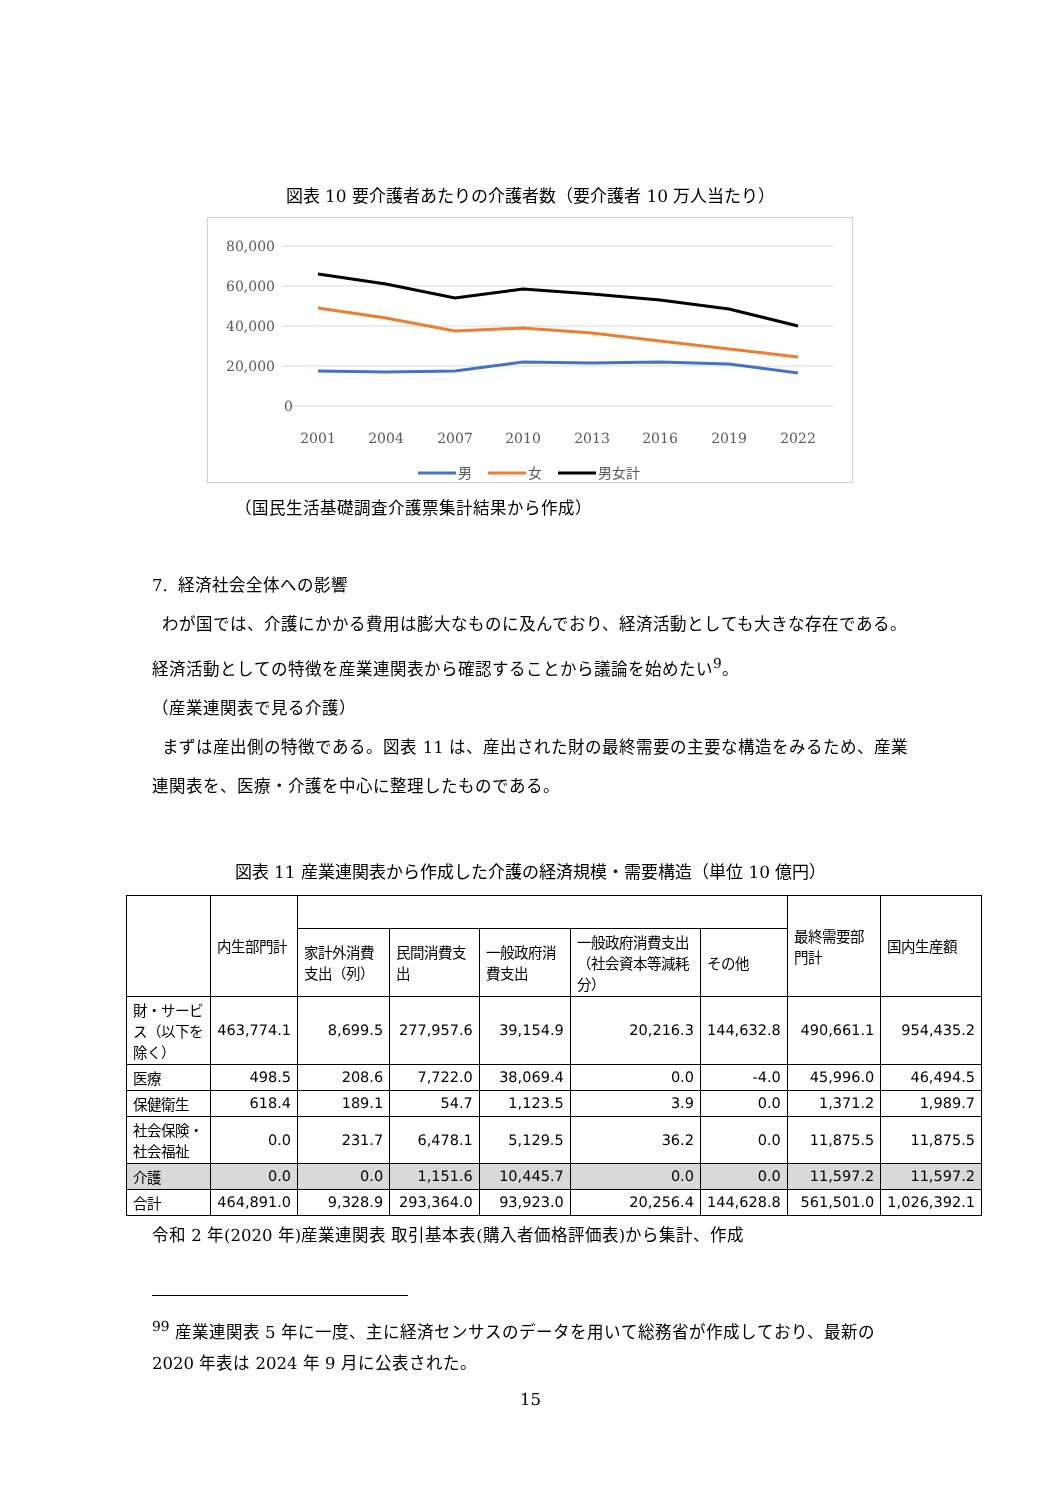図表 10 要介護者あたりの介護者数（要介護者 10 万人当たり）
80,000
60,000
40,000
20,000
0
2001
2004
2007
2010
2013
2016
2019
2022
男
女
男女計
（国民生活基礎調査介護票集計結果から作成）
7. 経済社会全体への影響
わが国では、介護にかかる費用は膨大なものに及んでおり、経済活動としても大きな存在である。経済活動としての特徴を産業連関表から確認することから議論を始めたい<sup>9</sup>。
（産業連関表で見る介護）
まずは産出側の特徴である。図表 11 は、産出された財の最終需要の主要な構造をみるため、産業連関表を、医療・介護を中心に整理したものである。
図表 11 産業連関表から作成した介護の経済規模・需要構造（単位 10 億円）
| | 内生部門計 | | | | | | 最終需要部門計 | 国内生産額 |
| --- | --- | --- | --- | --- | --- | --- | --- | --- |
| | | 家計外消費支出（列） | 民間消費支出 | 一般政府消費支出 | 一般政府消費支出（社会資本等減耗分） | その他 | | |
| 財・サービス（以下を除く） | 463,774.1 | 8,699.5 | 277,957.6 | 39,154.9 | 20,216.3 | 144,632.8 | 490,661.1 | 954,435.2 |
| 医療 | 498.5 | 208.6 | 7,722.0 | 38,069.4 | 0.0 | -4.0 | 45,996.0 | 46,494.5 |
| 保健衛生 | 618.4 | 189.1 | 54.7 | 1,123.5 | 3.9 | 0.0 | 1,371.2 | 1,989.7 |
| 社会保険・社会福祉 | 0.0 | 231.7 | 6,478.1 | 5,129.5 | 36.2 | 0.0 | 11,875.5 | 11,875.5 |
| 介護 | 0.0 | 0.0 | 1,151.6 | 10,445.7 | 0.0 | 0.0 | 11,597.2 | 11,597.2 |
| 合計 | 464,891.0 | 9,328.9 | 293,364.0 | 93,923.0 | 20,256.4 | 144,628.8 | 561,501.0 | 1,026,392.1 |
令和 2 年(2020 年)産業連関表 取引基本表(購入者価格評価表)から集計、作成
<sup>99</sup> 産業連関表 5 年に一度、主に経済センサスのデータを用いて総務省が作成しており、最新の 2020 年表は 2024 年 9 月に公表された。
15